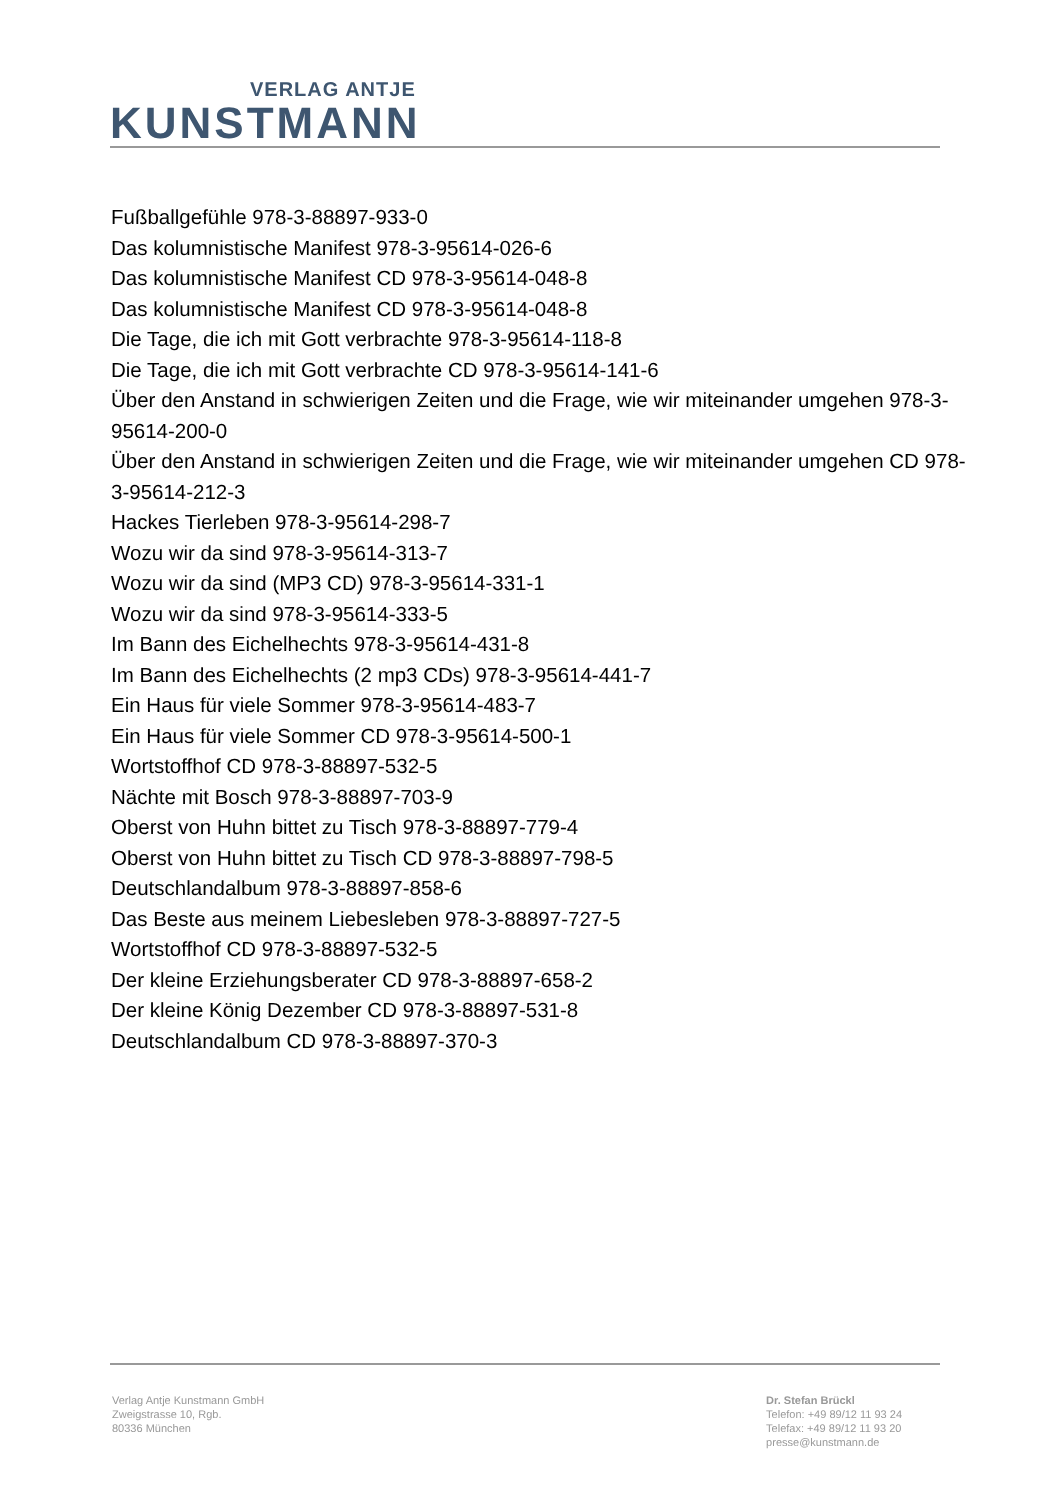VERLAG ANTJE
KUNSTMANN
Fußballgefühle 978-3-88897-933-0
Das kolumnistische Manifest 978-3-95614-026-6
Das kolumnistische Manifest CD 978-3-95614-048-8
Das kolumnistische Manifest CD 978-3-95614-048-8
Die Tage, die ich mit Gott verbrachte 978-3-95614-118-8
Die Tage, die ich mit Gott verbrachte CD 978-3-95614-141-6
Über den Anstand in schwierigen Zeiten und die Frage, wie wir miteinander umgehen 978-3-95614-200-0
Über den Anstand in schwierigen Zeiten und die Frage, wie wir miteinander umgehen CD 978-3-95614-212-3
Hackes Tierleben 978-3-95614-298-7
Wozu wir da sind 978-3-95614-313-7
Wozu wir da sind (MP3 CD) 978-3-95614-331-1
Wozu wir da sind 978-3-95614-333-5
Im Bann des Eichelhechts 978-3-95614-431-8
Im Bann des Eichelhechts (2 mp3 CDs) 978-3-95614-441-7
Ein Haus für viele Sommer 978-3-95614-483-7
Ein Haus für viele Sommer CD 978-3-95614-500-1
Wortstoffhof CD 978-3-88897-532-5
Nächte mit Bosch 978-3-88897-703-9
Oberst von Huhn bittet zu Tisch 978-3-88897-779-4
Oberst von Huhn bittet zu Tisch CD 978-3-88897-798-5
Deutschlandalbum 978-3-88897-858-6
Das Beste aus meinem Liebesleben 978-3-88897-727-5
Wortstoffhof CD 978-3-88897-532-5
Der kleine Erziehungsberater CD 978-3-88897-658-2
Der kleine König Dezember CD 978-3-88897-531-8
Deutschlandalbum CD 978-3-88897-370-3
Verlag Antje Kunstmann GmbH
Zweigstrasse 10, Rgb.
80336 München
Dr. Stefan Brückl
Telefon: +49 89/12 11 93 24
Telefax: +49 89/12 11 93 20
presse@kunstmann.de